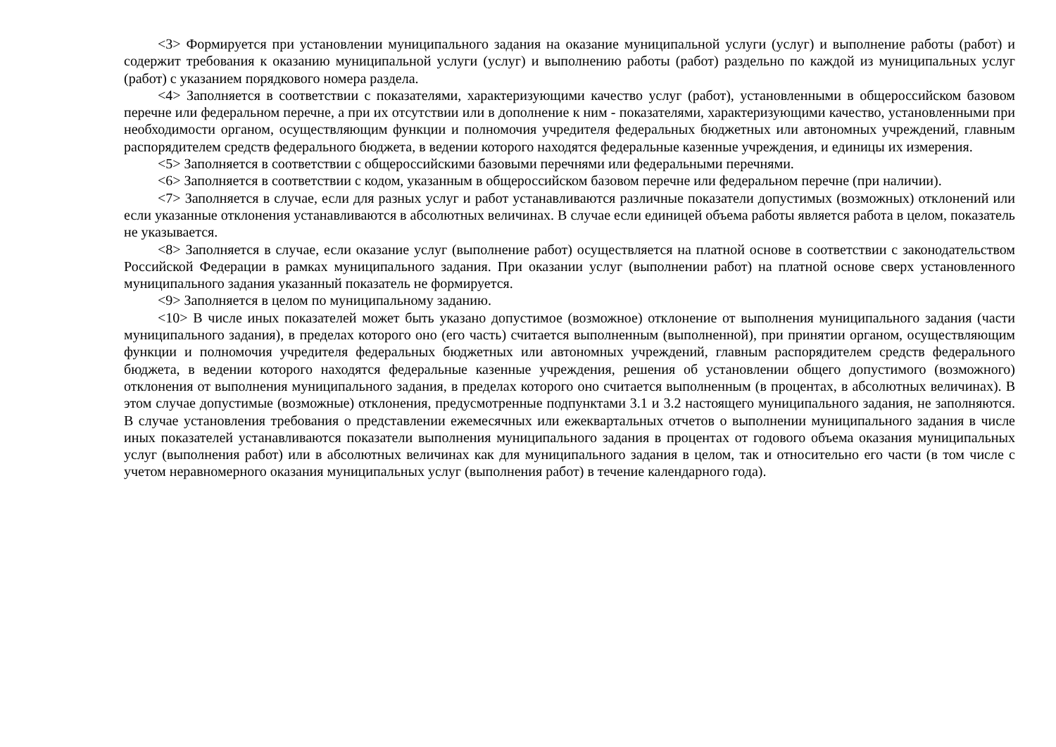<3> Формируется при установлении муниципального задания на оказание муниципальной услуги (услуг) и выполнение работы (работ) и содержит требования к оказанию муниципальной услуги (услуг) и выполнению работы (работ) раздельно по каждой из муниципальных услуг (работ) с указанием порядкового номера раздела.
<4> Заполняется в соответствии с показателями, характеризующими качество услуг (работ), установленными в общероссийском базовом перечне или федеральном перечне, а при их отсутствии или в дополнение к ним - показателями, характеризующими качество, установленными при необходимости органом, осуществляющим функции и полномочия учредителя федеральных бюджетных или автономных учреждений, главным распорядителем средств федерального бюджета, в ведении которого находятся федеральные казенные учреждения, и единицы их измерения.
<5> Заполняется в соответствии с общероссийскими базовыми перечнями или федеральными перечнями.
<6> Заполняется в соответствии с кодом, указанным в общероссийском базовом перечне или федеральном перечне (при наличии).
<7> Заполняется в случае, если для разных услуг и работ устанавливаются различные показатели допустимых (возможных) отклонений или если указанные отклонения устанавливаются в абсолютных величинах. В случае если единицей объема работы является работа в целом, показатель не указывается.
<8> Заполняется в случае, если оказание услуг (выполнение работ) осуществляется на платной основе в соответствии с законодательством Российской Федерации в рамках муниципального задания. При оказании услуг (выполнении работ) на платной основе сверх установленного муниципального задания указанный показатель не формируется.
<9> Заполняется в целом по муниципальному заданию.
<10> В числе иных показателей может быть указано допустимое (возможное) отклонение от выполнения муниципального задания (части муниципального задания), в пределах которого оно (его часть) считается выполненным (выполненной), при принятии органом, осуществляющим функции и полномочия учредителя федеральных бюджетных или автономных учреждений, главным распорядителем средств федерального бюджета, в ведении которого находятся федеральные казенные учреждения, решения об установлении общего допустимого (возможного) отклонения от выполнения муниципального задания, в пределах которого оно считается выполненным (в процентах, в абсолютных величинах). В этом случае допустимые (возможные) отклонения, предусмотренные подпунктами 3.1 и 3.2 настоящего муниципального задания, не заполняются. В случае установления требования о представлении ежемесячных или ежеквартальных отчетов о выполнении муниципального задания в числе иных показателей устанавливаются показатели выполнения муниципального задания в процентах от годового объема оказания муниципальных услуг (выполнения работ) или в абсолютных величинах как для муниципального задания в целом, так и относительно его части (в том числе с учетом неравномерного оказания муниципальных услуг (выполнения работ) в течение календарного года).